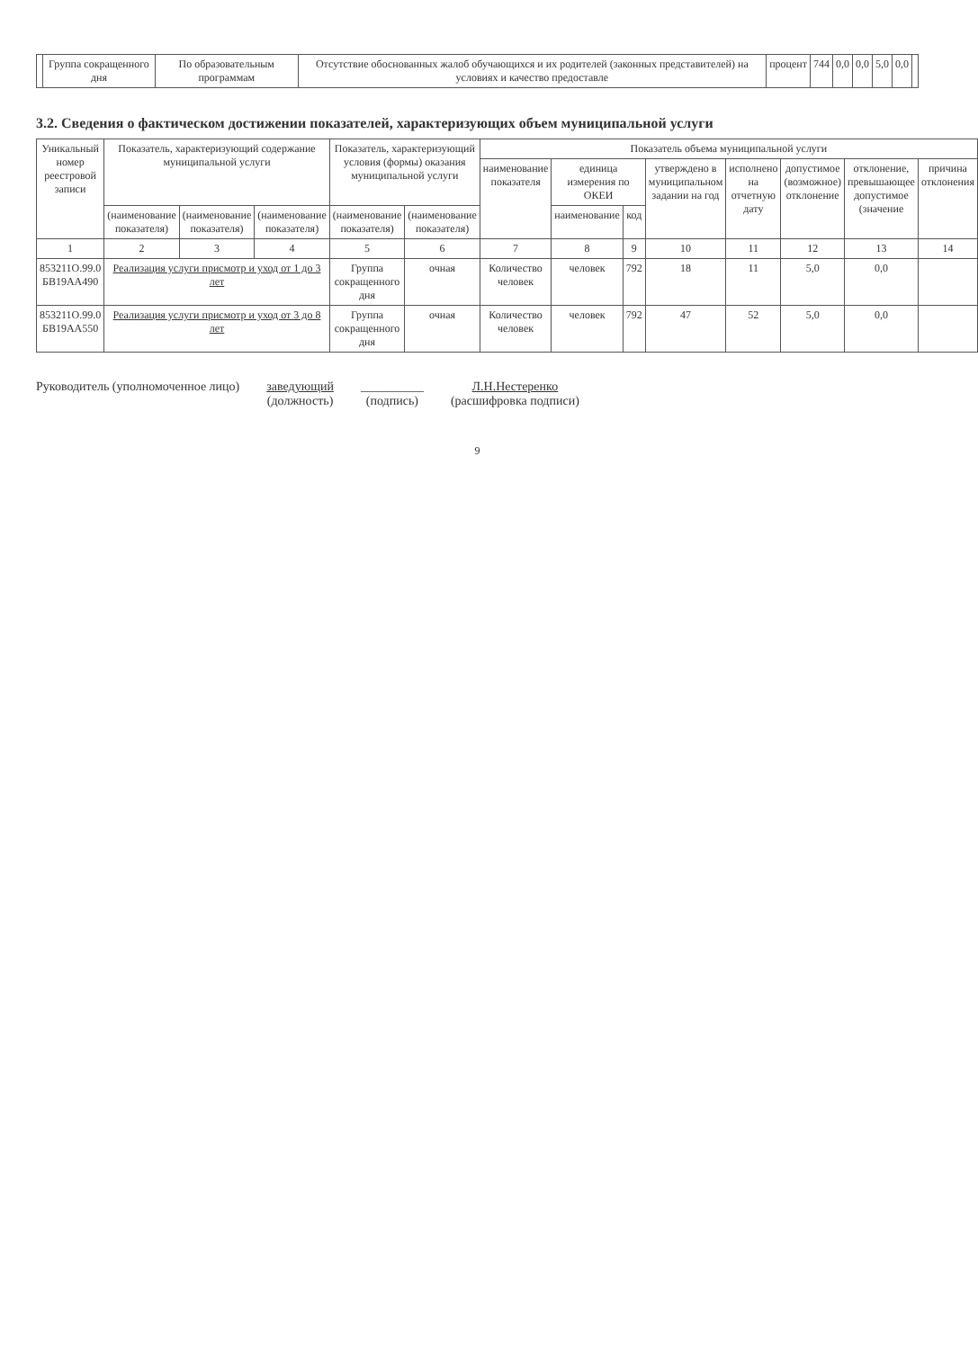| | Группа сокращенного дня | По образовательным программам | Отсутствие обоснованных жалоб обучающихся и их родителей (законных представителей) на условиях и качество предоставле | процент | 744 | 0,0 | 0,0 | 5,0 | 0,0 | |
3.2. Сведения о фактическом достижении показателей, характеризующих объем муниципальной услуги
| Уникальный номер реестровой записи | Показатель, характеризующий содержание муниципальной услуги | | | Показатель, характеризующий условия (формы) оказания муниципальной услуги | | Показатель объема муниципальной услуги | | | | | | | |
| --- | --- | --- | --- | --- | --- | --- | --- | --- | --- | --- | --- | --- | --- |
| | | | | | | наименование показателя | единица измерения по ОКЕИ | | утверждено в муниципальном задании на год | исполнено на отчетную дату | допустимое (возможное) отклонение | отклонение, превышающее допустимое (значение | причина отклонения |
| | (наименование показателя) | (наименование показателя) | (наименование показателя) | (наименование показателя) | (наименование показателя) | | наименование | код | | | | | |
| 1 | 2 | 3 | 4 | 5 | 6 | 7 | 8 | 9 | 10 | 11 | 12 | 13 | 14 |
| 853211О.99.0 БВ19АА490 | Реализация услуги присмотр и уход от 1 до 3 лет | | | Группа сокращенного дня | очная | Количество человек | человек | 792 | 18 | 11 | 5,0 | 0,0 | |
| 853211О.99.0 БВ19АА550 | Реализация услуги присмотр и уход от 3 до 8 лет | | | Группа сокращенного дня | очная | Количество человек | человек | 792 | 47 | 52 | 5,0 | 0,0 | |
Руководитель (уполномоченное лицо)
заведующий
(должность)
__________
(подпись)
Л.Н.Нестеренко
(расшифровка подписи)
9